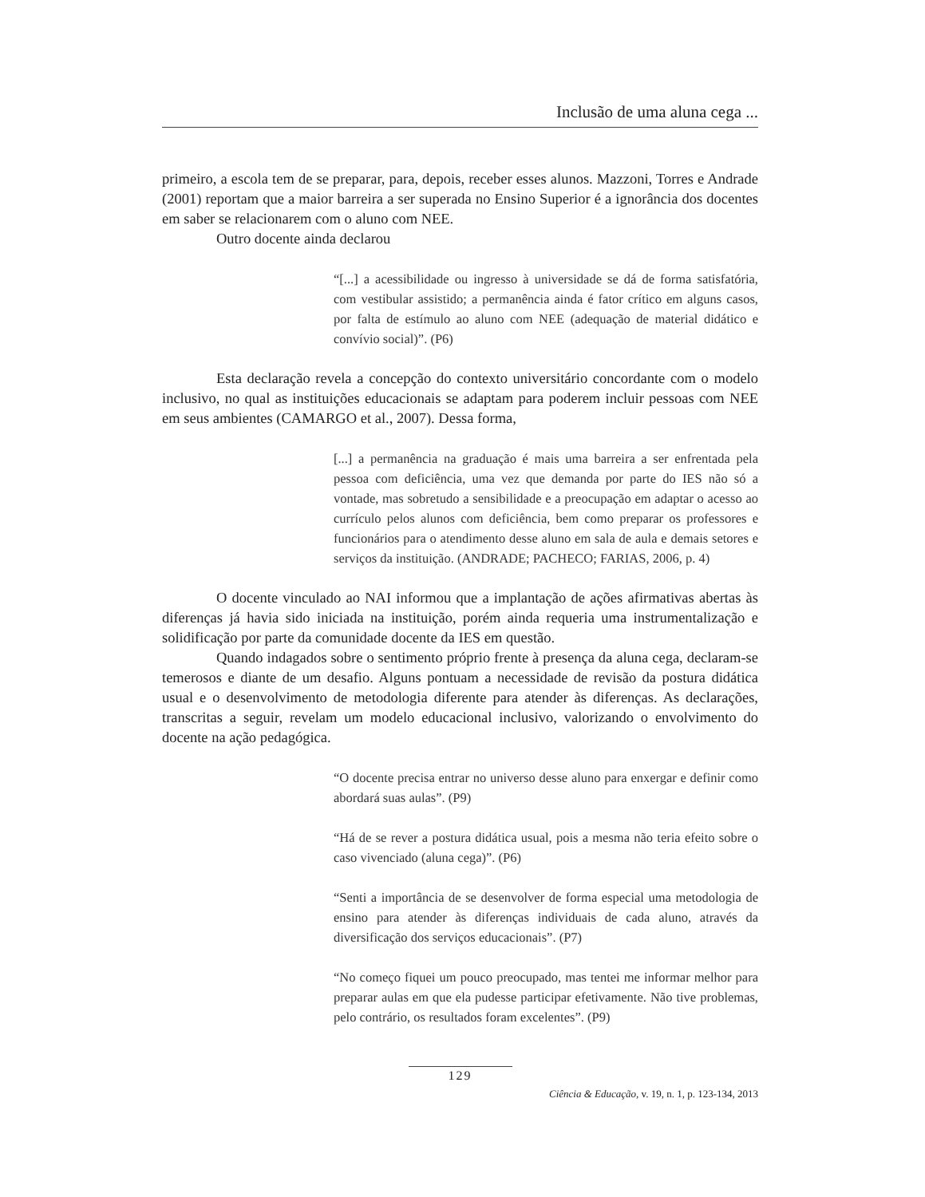Inclusão de uma aluna cega ...
primeiro, a escola tem de se preparar, para, depois, receber esses alunos. Mazzoni, Torres e Andrade (2001) reportam que a maior barreira a ser superada no Ensino Superior é a ignorância dos docentes em saber se relacionarem com o aluno com NEE.
Outro docente ainda declarou
“[...] a acessibilidade ou ingresso à universidade se dá de forma satisfatória, com vestibular assistido; a permanência ainda é fator crítico em alguns casos, por falta de estímulo ao aluno com NEE (adequação de material didático e convívio social)”. (P6)
Esta declaração revela a concepção do contexto universitário concordante com o modelo inclusivo, no qual as instituições educacionais se adaptam para poderem incluir pessoas com NEE em seus ambientes (CAMARGO et al., 2007). Dessa forma,
[...] a permanência na graduação é mais uma barreira a ser enfrentada pela pessoa com deficiência, uma vez que demanda por parte do IES não só a vontade, mas sobretudo a sensibilidade e a preocupação em adaptar o acesso ao currículo pelos alunos com deficiência, bem como preparar os professores e funcionários para o atendimento desse aluno em sala de aula e demais setores e serviços da instituição. (ANDRADE; PACHECO; FARIAS, 2006, p. 4)
O docente vinculado ao NAI informou que a implantação de ações afirmativas abertas às diferenças já havia sido iniciada na instituição, porém ainda requeria uma instrumentalização e solidificação por parte da comunidade docente da IES em questão.
Quando indagados sobre o sentimento próprio frente à presença da aluna cega, declaram-se temerosos e diante de um desafio. Alguns pontuam a necessidade de revisão da postura didática usual e o desenvolvimento de metodologia diferente para atender às diferenças. As declarações, transcritas a seguir, revelam um modelo educacional inclusivo, valorizando o envolvimento do docente na ação pedagógica.
“O docente precisa entrar no universo desse aluno para enxergar e definir como abordará suas aulas”. (P9)
“Há de se rever a postura didática usual, pois a mesma não teria efeito sobre o caso vivenciado (aluna cega)”. (P6)
“Senti a importância de se desenvolver de forma especial uma metodologia de ensino para atender às diferenças individuais de cada aluno, através da diversificação dos serviços educacionais”. (P7)
“No começo fiquei um pouco preocupado, mas tentei me informar melhor para preparar aulas em que ela pudesse participar efetivamente. Não tive problemas, pelo contrário, os resultados foram excelentes”. (P9)
129
Ciência & Educação, v. 19, n. 1, p. 123-134, 2013